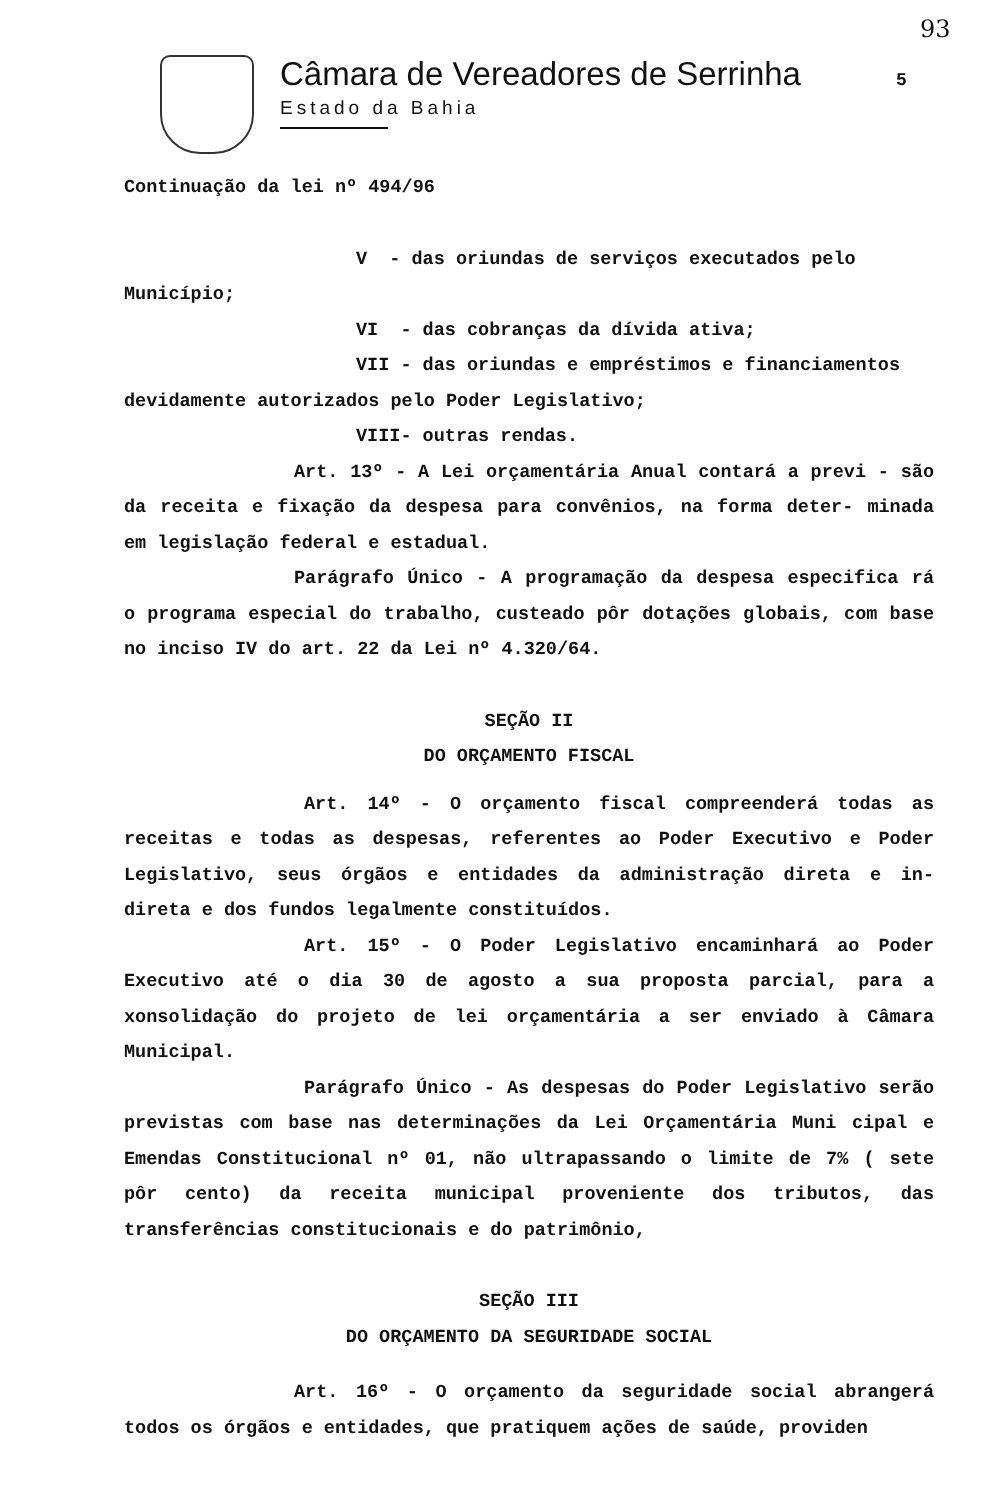Câmara de Vereadores de Serrinha
Estado da Bahia
5
93
Continuação da lei nº 494/96
V - das oriundas de serviços executados pelo
Município;
VI - das cobranças da dívida ativa;
VII - das oriundas e empréstimos e financiamentos
devidamente autorizados pelo Poder Legislativo;
VIII- outras rendas.
Art. 13º - A Lei orçamentária Anual contará a previ - são da receita e fixação da despesa para convênios, na forma deter- minada em legislação federal e estadual.
Parágrafo Único - A programação da despesa especifica rá o programa especial do trabalho, custeado pôr dotações globais, com base no inciso IV do art. 22 da Lei nº 4.320/64.
SEÇÃO II
DO ORÇAMENTO FISCAL
Art. 14º - O orçamento fiscal compreenderá todas as receitas e todas as despesas, referentes ao Poder Executivo e Poder Legislativo, seus órgãos e entidades da administração direta e in- direta e dos fundos legalmente constituídos.
Art. 15º - O Poder Legislativo encaminhará ao Poder Executivo até o dia 30 de agosto a sua proposta parcial, para a xonsolidação do projeto de lei orçamentária a ser enviado à Câmara Municipal.
Parágrafo Único - As despesas do Poder Legislativo serão previstas com base nas determinações da Lei Orçamentária Muni cipal e Emendas Constitucional nº 01, não ultrapassando o limite de 7% ( sete pôr cento) da receita municipal proveniente dos tributos, das transferências constitucionais e do patrimônio,
SEÇÃO III
DO ORÇAMENTO DA SEGURIDADE SOCIAL
Art. 16º - O orçamento da seguridade social abrangerá todos os órgãos e entidades, que pratiquem ações de saúde, providen